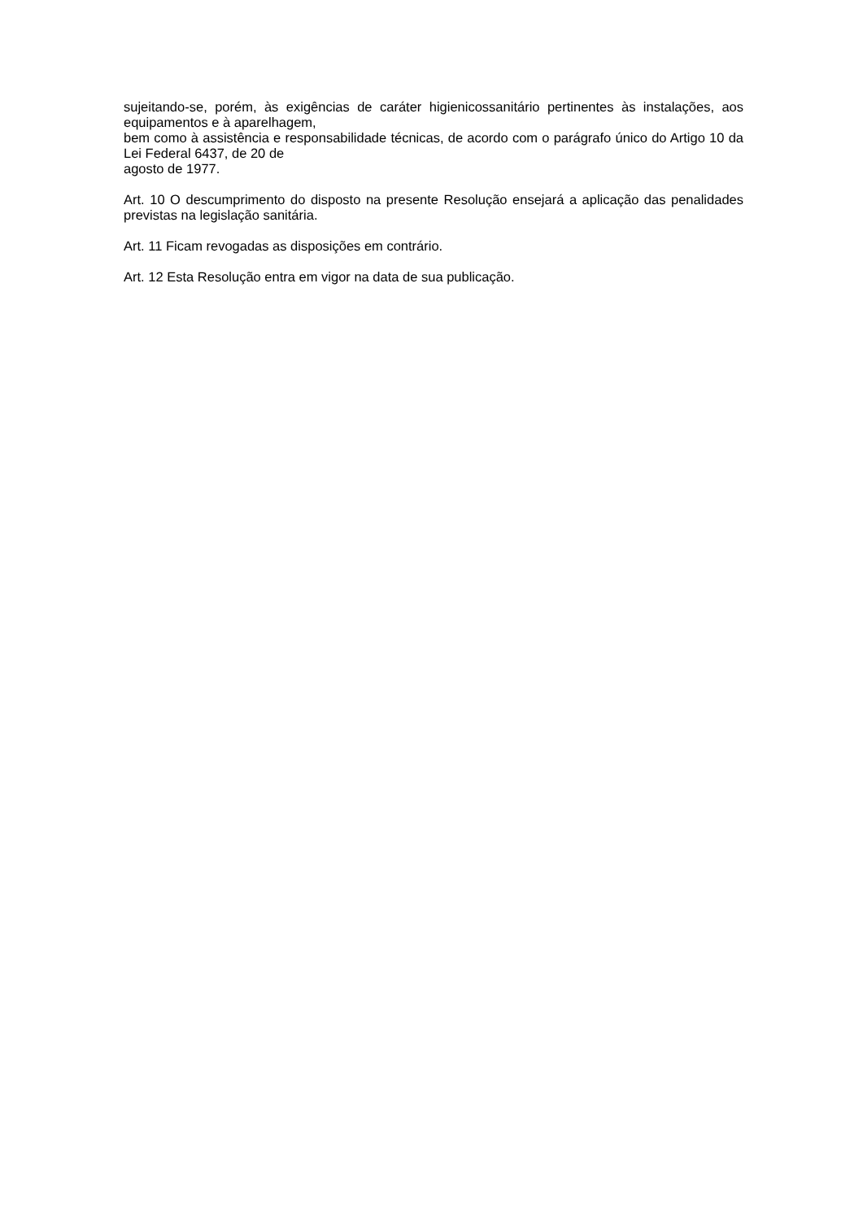sujeitando-se, porém, às exigências de caráter higienicossanitário pertinentes às instalações, aos equipamentos e à aparelhagem,
bem como à assistência e responsabilidade técnicas, de acordo com o parágrafo único do Artigo 10 da Lei Federal 6437, de 20 de
agosto de 1977.
Art. 10 O descumprimento do disposto na presente Resolução ensejará a aplicação das penalidades previstas na legislação sanitária.
Art. 11 Ficam revogadas as disposições em contrário.
Art. 12 Esta Resolução entra em vigor na data de sua publicação.